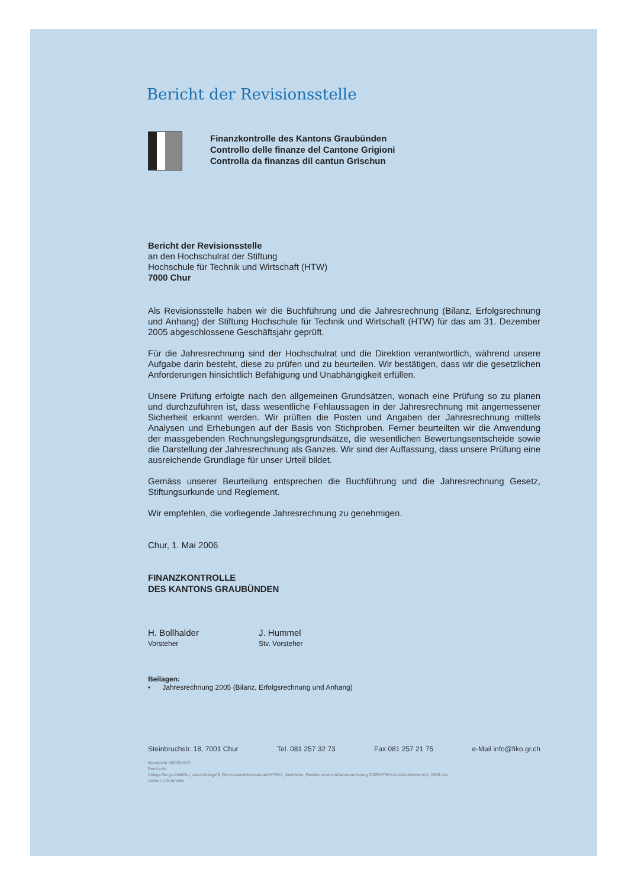Bericht der Revisionsstelle
Finanzkontrolle des Kantons Graubünden
Controllo delle finanze del Cantone Grigioni
Controlla da finanzas dil cantun Grischun
Bericht der Revisionsstelle
an den Hochschulrat der Stiftung
Hochschule für Technik und Wirtschaft (HTW)
7000 Chur
Als Revisionsstelle haben wir die Buchführung und die Jahresrechnung (Bilanz, Erfolgsrechnung und Anhang) der Stiftung Hochschule für Technik und Wirtschaft (HTW) für das am 31. Dezember 2005 abgeschlossene Geschäftsjahr geprüft.
Für die Jahresrechnung sind der Hochschulrat und die Direktion verantwortlich, während unsere Aufgabe darin besteht, diese zu prüfen und zu beurteilen. Wir bestätigen, dass wir die gesetzlichen Anforderungen hinsichtlich Befähigung und Unabhängigkeit erfüllen.
Unsere Prüfung erfolgte nach den allgemeinen Grundsätzen, wonach eine Prüfung so zu planen und durchzuführen ist, dass wesentliche Fehlaussagen in der Jahresrechnung mit angemessener Sicherheit erkannt werden. Wir prüften die Posten und Angaben der Jahresrechnung mittels Analysen und Erhebungen auf der Basis von Stichproben. Ferner beurteilten wir die Anwendung der massgebenden Rechnungslegungsgrundsätze, die wesentlichen Bewertungsentscheide sowie die Darstellung der Jahresrechnung als Ganzes. Wir sind der Auffassung, dass unsere Prüfung eine ausreichende Grundlage für unser Urteil bildet.
Gemäss unserer Beurteilung entsprechen die Buchführung und die Jahresrechnung Gesetz, Stiftungsurkunde und Reglement.
Wir empfehlen, die vorliegende Jahresrechnung zu genehmigen.
Chur, 1. Mai 2006
FINANZKONTROLLE
DES KANTONS GRAUBÜNDEN
H. Bollhalder
Vorsteher
J. Hummel
Stv. Vorsteher
Beilagen:
• Jahresrechnung 2005 (Bilanz, Erfolgsrechnung und Anhang)
Steinbruchstr. 18, 7001 Chur Tel. 081 257 32 73 Fax 081 257 21 75 e-Mail info@fiko.gr.ch
Mandat-Nr M00500373
Bericht-Nr
Ablage \\kt.gr.ch\kt\fiko_daten\Ablage\9_Revisionsstellenmandate\HTW\1_Jaehrliche_Revisionsnotizen\Jahresrechnung 2005\HTW-Kontrollstellenbericht_2005.doc
Version 1.0 definitiv